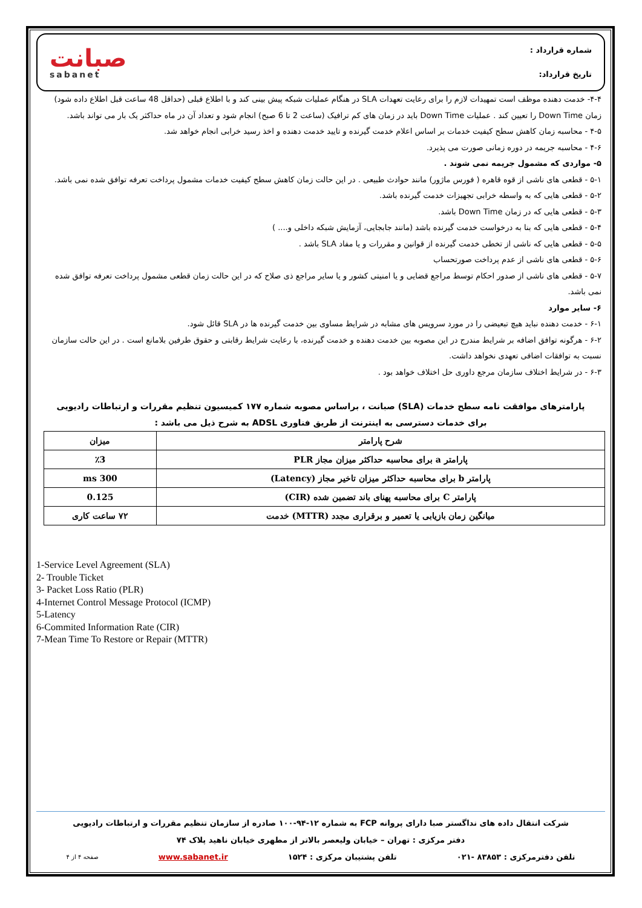صبانت
sabanet
شماره قرارداد :
تاریخ قرارداد:
۴-۴- خدمت دهنده موظف است تمهیدات لازم را برای رعایت تعهدات SLA در هنگام عملیات شبکه پیش بینی کند و با اطلاع قبلی (حداقل 48 ساعت قبل اطلاع داده شود) زمان Down Time را تعیین کند . عملیات Down Time باید در زمان های کم ترافیک (ساعت 2 تا 6 صبح) انجام شود و تعداد آن در ماه حداکثر یک بار می تواند باشد.
۴-۵ - محاسبه زمان کاهش سطح کیفیت خدمات بر اساس اعلام خدمت گیرنده و تایید خدمت دهنده و اخذ رسید خرابی انجام خواهد شد.
۴-۶ - محاسبه جریمه در دوره زمانی صورت می پذیرد.
۵- مواردی که مشمول جریمه نمی شوند .
۵-۱ - قطعی های ناشی از قوه قاهره ( فورس ماژور) مانند حوادث طبیعی . در این حالت زمان کاهش سطح کیفیت خدمات مشمول پرداخت تعرفه توافق شده نمی باشد.
۵-۲ - قطعی هایی که به واسطه خرابی تجهیزات خدمت گیرنده باشد.
۵-۳ - قطعی هایی که در زمان Down Time باشد.
۵-۴ - قطعی هایی که بنا به درخواست خدمت گیرنده باشد (مانند جابجایی، آزمایش شبکه داخلی و.... )
۵-۵ - قطعی هایی که ناشی از تخطی خدمت گیرنده از قوانین و مقررات و یا مفاد SLA باشد .
۵-۶ - قطعی های ناشی از عدم پرداخت صورتحساب
۵-۷ - قطعی های ناشی از صدور احکام توسط مراجع قضایی و یا امنیتی کشور و یا سایر مراجع ذی صلاح که در این حالت زمان قطعی مشمول پرداخت تعرفه توافق شده نمی باشد.
۶- سایر موارد
۶-۱ - خدمت دهنده نباید هیچ تبعیضی را در مورد سرویس های مشابه در شرایط مساوی بین خدمت گیرنده ها در SLA قائل شود.
۶-۲ - هرگونه توافق اضافه بر شرایط مندرج در این مصوبه بین خدمت دهنده و خدمت گیرنده، با رعایت شرایط رقابتی و حقوق طرفین بلامانع است . در این حالت سازمان نسبت به توافقات اضافی تعهدی نخواهد داشت.
۶-۳ - در شرایط اختلاف سازمان مرجع داوری حل اختلاف خواهد بود .
پارامترهای موافقت نامه سطح خدمات (SLA) صبانت ، براساس مصوبه شماره ۱۷۷ کمیسیون تنظیم مقررات و ارتباطات رادیویی
برای خدمات دسترسی به اینترنت از طریق فناوری ADSL به شرح ذیل می باشد :
| شرح پارامتر | میزان |
| --- | --- |
| پارامتر a برای محاسبه حداکثر میزان مجاز PLR | ٪3 |
| پارامتر b برای محاسبه حداکثر میزان تاخیر مجاز (Latency) | 300 ms |
| پارامتر C برای محاسبه پهنای باند تضمین شده (CIR) | 0.125 |
| میانگین زمان بازیابی یا تعمیر و برقراری مجدد (MTTR) خدمت | ۷۲ ساعت کاری |
1-Service Level Agreement (SLA)
2- Trouble Ticket
3- Packet Loss Ratio (PLR)
4-Internet Control Message Protocol (ICMP)
5-Latency
6-Commited Information Rate (CIR)
7-Mean Time To Restore or Repair (MTTR)
شرکت انتقال داده های نداگستر صبا دارای پروانه FCP به شماره ۱۲-۹۴-۱۰۰ صادره از سازمان تنظیم مقررات و ارتباطات رادیویی
دفتر مرکزی : تهران – خیابان ولیعصر بالاتر از مطهری خیابان ناهید پلاک ۷۴
تلفن دفترمرکزی : ۸۳۸۵۳ -۰۲۱ تلفن پشتیبان مرکزی : ۱۵۲۴ www.sabanet.ir صفحه ۴ از ۴